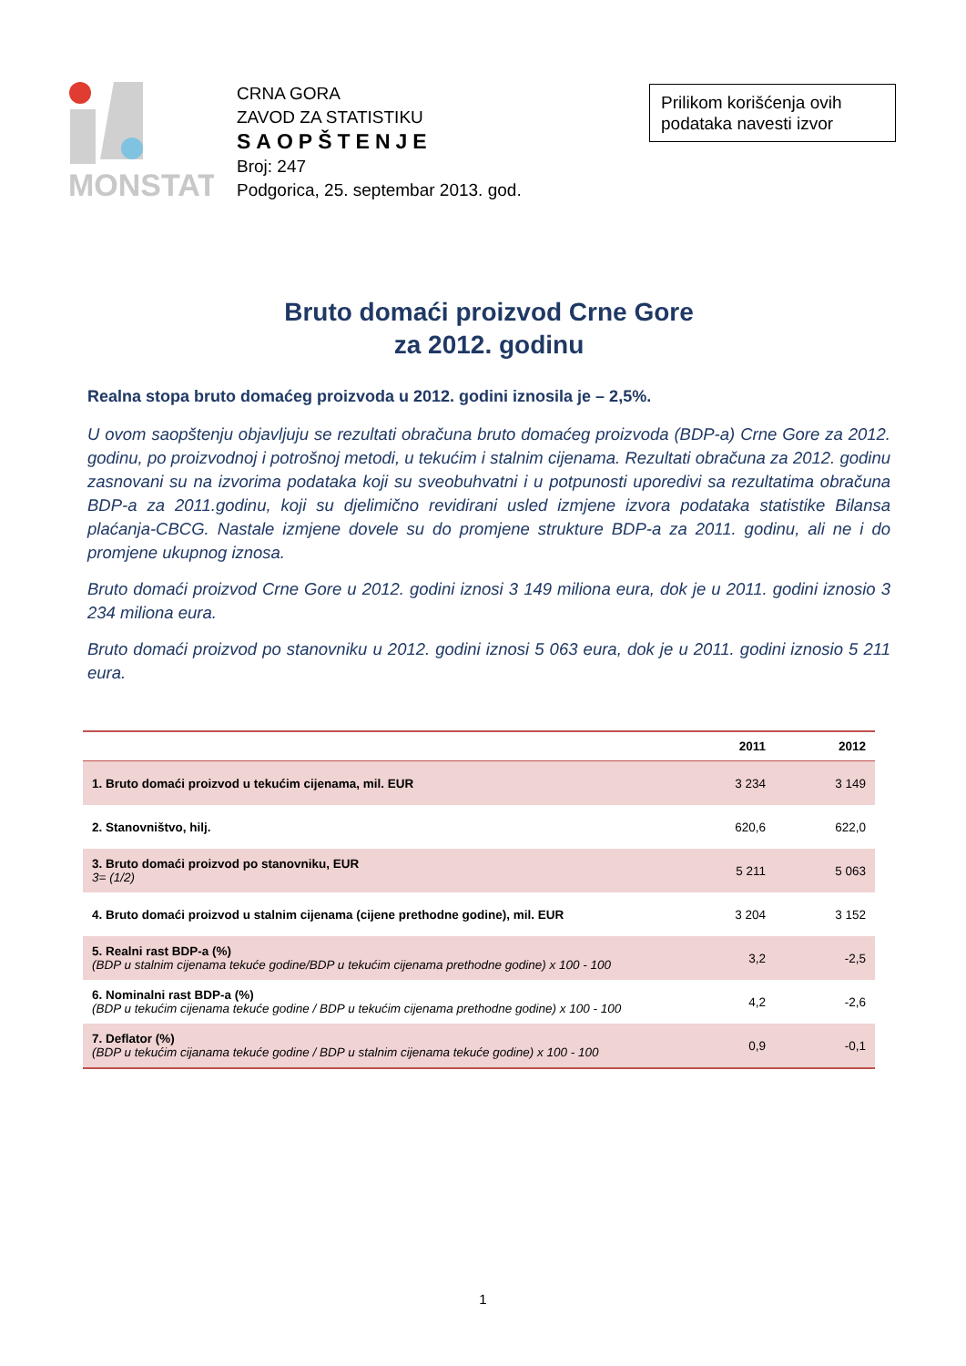MONSTAT
CRNA GORA
ZAVOD ZA STATISTIKU
SAOPŠTENJE
Broj: 247
Podgorica, 25. septembar 2013. god.
Prilikom korišćenja ovih podataka navesti izvor
Bruto domaći proizvod Crne Gore
za 2012. godinu
Realna stopa bruto domaćeg proizvoda u 2012. godini iznosila je – 2,5%.
U ovom saopštenju objavljuju se rezultati obračuna bruto domaćeg proizvoda (BDP-a) Crne Gore za 2012. godinu, po proizvodnoj i potrošnoj metodi, u tekućim i stalnim cijenama. Rezultati obračuna za 2012. godinu zasnovani su na izvorima podataka koji su sveobuhvatni i u potpunosti uporedivi sa rezultatima obračuna BDP-a za 2011.godinu, koji su djelimično revidirani usled izmjene izvora podataka statistike Bilansa plaćanja-CBCG. Nastale izmjene dovele su do promjene strukture BDP-a za 2011. godinu, ali ne i do promjene ukupnog iznosa.
Bruto domaći proizvod Crne Gore u 2012. godini iznosi 3 149 miliona eura, dok je u 2011. godini iznosio 3 234 miliona eura.
Bruto domaći proizvod po stanovniku u 2012. godini iznosi 5 063 eura, dok je u 2011. godini iznosio 5 211 eura.
| | 2011 | 2012 |
| --- | --- | --- |
| 1. Bruto domaći proizvod u tekućim cijenama, mil. EUR | 3 234 | 3 149 |
| 2. Stanovništvo, hilj. | 620,6 | 622,0 |
| 3. Bruto domaći proizvod po stanovniku, EUR 3= (1/2) | 5 211 | 5 063 |
| 4. Bruto domaći proizvod u stalnim cijenama (cijene prethodne godine), mil. EUR | 3 204 | 3 152 |
| 5. Realni rast BDP-a (%) (BDP u stalnim cijenama tekuće godine/BDP u tekućim cijenama prethodne godine) x 100 - 100 | 3,2 | -2,5 |
| 6. Nominalni rast BDP-a (%) (BDP u tekućim cijenama tekuće godine / BDP u tekućim cijenama prethodne godine) x 100 - 100 | 4,2 | -2,6 |
| 7. Deflator (%) (BDP u tekućim cijanama tekuće godine / BDP u stalnim cijenama tekuće godine) x 100 - 100 | 0,9 | -0,1 |
1